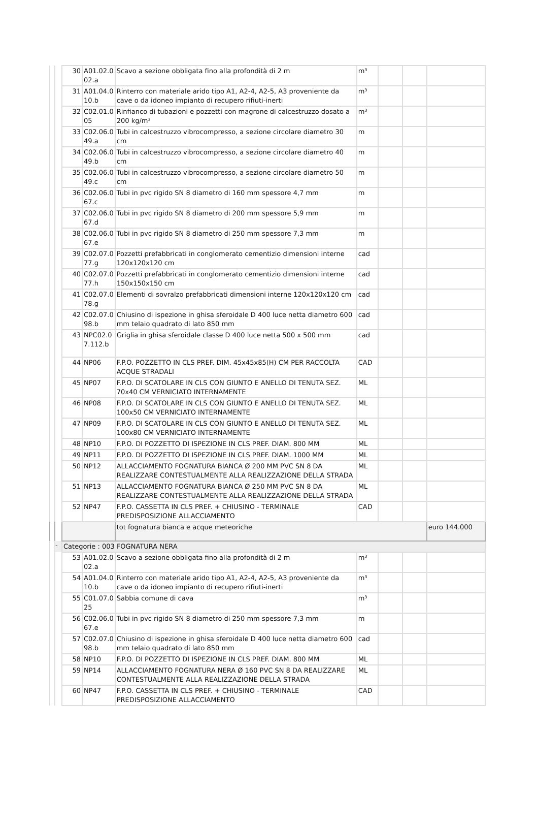| | | 30 | A01.02.0 02.a | Scavo a sezione obbligata fino alla profondità di 2 m | m³ | | | |
| | | 31 | A01.04.0 10.b | Rinterro con materiale arido tipo A1, A2-4, A2-5, A3 proveniente da cave o da idoneo impianto di recupero rifiuti-inerti | m³ | | | |
| | | 32 | C02.01.0 05 | Rinfianco di tubazioni e pozzetti con magrone di calcestruzzo dosato a 200 kg/m³ | m³ | | | |
| | | 33 | C02.06.0 49.a | Tubi in calcestruzzo vibrocompresso, a sezione circolare diametro 30 cm | m | | | |
| | | 34 | C02.06.0 49.b | Tubi in calcestruzzo vibrocompresso, a sezione circolare diametro 40 cm | m | | | |
| | | 35 | C02.06.0 49.c | Tubi in calcestruzzo vibrocompresso, a sezione circolare diametro 50 cm | m | | | |
| | | 36 | C02.06.0 67.c | Tubi in pvc rigido SN 8 diametro di 160 mm spessore 4,7 mm | m | | | |
| | | 37 | C02.06.0 67.d | Tubi in pvc rigido SN 8 diametro di 200 mm spessore 5,9 mm | m | | | |
| | | 38 | C02.06.0 67.e | Tubi in pvc rigido SN 8 diametro di 250 mm spessore 7,3 mm | m | | | |
| | | 39 | C02.07.0 77.g | Pozzetti prefabbricati in conglomerato cementizio dimensioni interne 120x120x120 cm | cad | | | |
| | | 40 | C02.07.0 77.h | Pozzetti prefabbricati in conglomerato cementizio dimensioni interne 150x150x150 cm | cad | | | |
| | | 41 | C02.07.0 78.g | Elementi di sovralzo prefabbricati dimensioni interne 120x120x120 cm | cad | | | |
| | | 42 | C02.07.0 98.b | Chiusino di ispezione in ghisa sferoidale D 400 luce netta diametro 600 mm telaio quadrato di lato 850 mm | cad | | | |
| | | 43 | NPC02.0 7.112.b | Griglia in ghisa sferoidale classe D 400 luce netta 500 x 500 mm | cad | | | |
| | | 44 | NP06 | F.P.O. POZZETTO IN CLS PREF. DIM. 45x45x85(H) CM PER RACCOLTA ACQUE STRADALI | CAD | | | |
| | | 45 | NP07 | F.P.O. DI SCATOLARE IN CLS CON GIUNTO E ANELLO DI TENUTA SEZ. 70x40 CM VERNICIATO INTERNAMENTE | ML | | | |
| | | 46 | NP08 | F.P.O. DI SCATOLARE IN CLS CON GIUNTO E ANELLO DI TENUTA SEZ. 100x50 CM VERNICIATO INTERNAMENTE | ML | | | |
| | | 47 | NP09 | F.P.O. DI SCATOLARE IN CLS CON GIUNTO E ANELLO DI TENUTA SEZ. 100x80 CM VERNICIATO INTERNAMENTE | ML | | | |
| | | 48 | NP10 | F.P.O. DI POZZETTO DI ISPEZIONE IN CLS PREF. DIAM. 800 MM | ML | | | |
| | | 49 | NP11 | F.P.O. DI POZZETTO DI ISPEZIONE IN CLS PREF. DIAM. 1000 MM | ML | | | |
| | | 50 | NP12 | ALLACCIAMENTO FOGNATURA BIANCA Ø 200 MM PVC SN 8 DA REALIZZARE CONTESTUALMENTE ALLA REALIZZAZIONE DELLA STRADA | ML | | | |
| | | 51 | NP13 | ALLACCIAMENTO FOGNATURA BIANCA Ø 250 MM PVC SN 8 DA REALIZZARE CONTESTUALMENTE ALLA REALIZZAZIONE DELLA STRADA | ML | | | |
| | | 52 | NP47 | F.P.O. CASSETTA IN CLS PREF. + CHIUSINO - TERMINALE PREDISPOSIZIONE ALLACCIAMENTO | CAD | | | |
| | | | | tot fognatura bianca e acque meteoriche | | | | euro 144.000 |
| | - | Categorie : 003 FOGNATURA NERA | | | | | | |
| | | 53 | A01.02.0 02.a | Scavo a sezione obbligata fino alla profondità di 2 m | m³ | | | |
| | | 54 | A01.04.0 10.b | Rinterro con materiale arido tipo A1, A2-4, A2-5, A3 proveniente da cave o da idoneo impianto di recupero rifiuti-inerti | m³ | | | |
| | | 55 | C01.07.0 25 | Sabbia comune di cava | m³ | | | |
| | | 56 | C02.06.0 67.e | Tubi in pvc rigido SN 8 diametro di 250 mm spessore 7,3 mm | m | | | |
| | | 57 | C02.07.0 98.b | Chiusino di ispezione in ghisa sferoidale D 400 luce netta diametro 600 mm telaio quadrato di lato 850 mm | cad | | | |
| | | 58 | NP10 | F.P.O. DI POZZETTO DI ISPEZIONE IN CLS PREF. DIAM. 800 MM | ML | | | |
| | | 59 | NP14 | ALLACCIAMENTO FOGNATURA NERA Ø 160 PVC SN 8 DA REALIZZARE CONTESTUALMENTE ALLA REALIZZAZIONE DELLA STRADA | ML | | | |
| | | 60 | NP47 | F.P.O. CASSETTA IN CLS PREF. + CHIUSINO - TERMINALE PREDISPOSIZIONE ALLACCIAMENTO | CAD | | | |